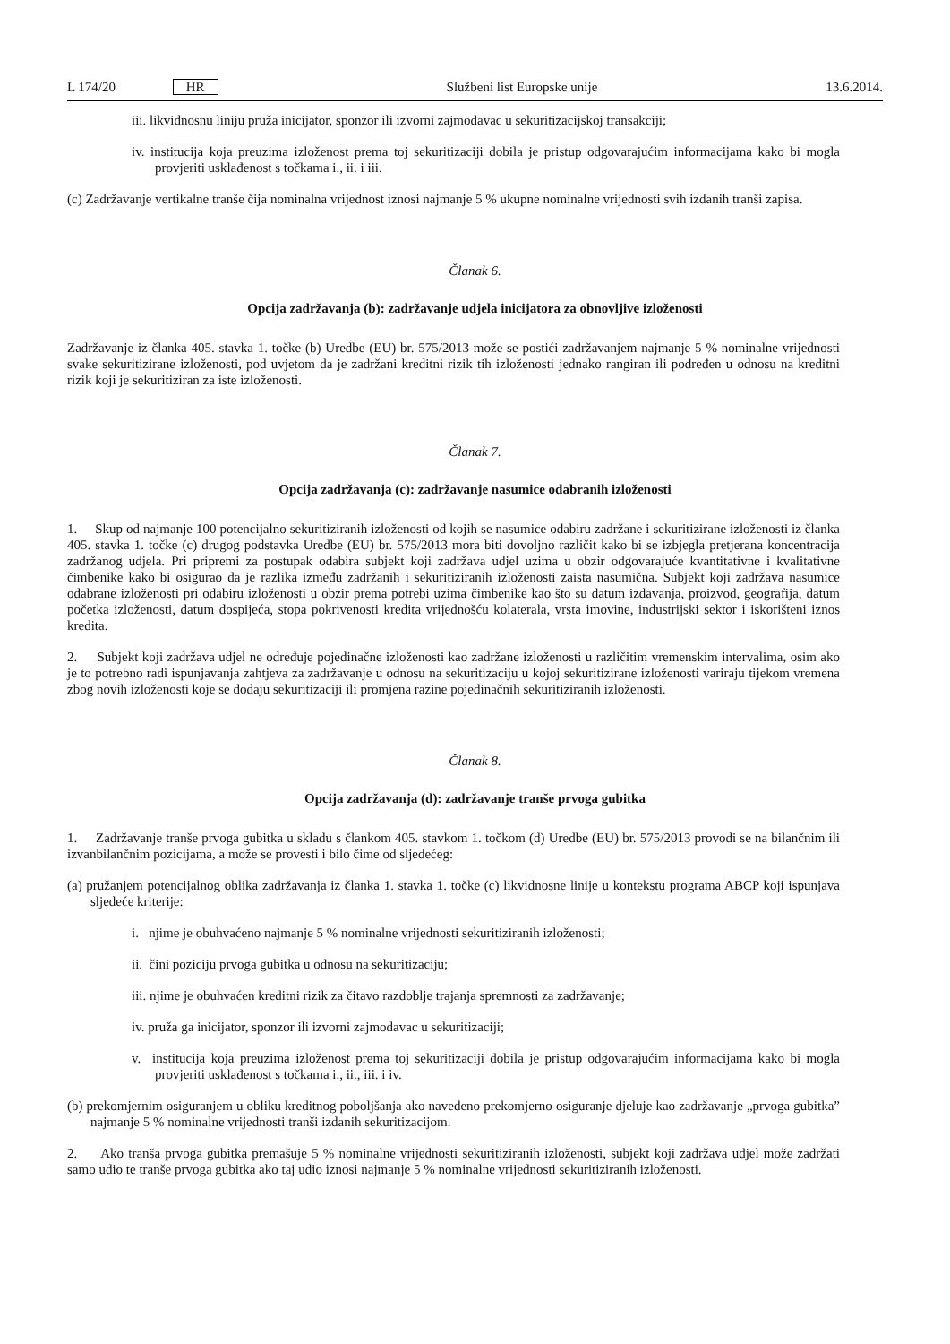L 174/20 HR Službeni list Europske unije 13.6.2014.
iii. likvidnosnu liniju pruža inicijator, sponzor ili izvorni zajmodavac u sekuritizacijskoj transakciji;
iv. institucija koja preuzima izloženost prema toj sekuritizaciji dobila je pristup odgovarajućim informacijama kako bi mogla provjeriti usklađenost s točkama i., ii. i iii.
(c) Zadržavanje vertikalne tranše čija nominalna vrijednost iznosi najmanje 5 % ukupne nominalne vrijednosti svih izdanih tranši zapisa.
Članak 6.
Opcija zadržavanja (b): zadržavanje udjela inicijatora za obnovljive izloženosti
Zadržavanje iz članka 405. stavka 1. točke (b) Uredbe (EU) br. 575/2013 može se postići zadržavanjem najmanje 5 % nominalne vrijednosti svake sekuritizirane izloženosti, pod uvjetom da je zadržani kreditni rizik tih izloženosti jednako rangiran ili podređen u odnosu na kreditni rizik koji je sekuritiziran za iste izloženosti.
Članak 7.
Opcija zadržavanja (c): zadržavanje nasumice odabranih izloženosti
1. Skup od najmanje 100 potencijalno sekuritiziranih izloženosti od kojih se nasumice odabiru zadržane i sekuritizirane izloženosti iz članka 405. stavka 1. točke (c) drugog podstavka Uredbe (EU) br. 575/2013 mora biti dovoljno različit kako bi se izbjegla pretjerana koncentracija zadržanog udjela. Pri pripremi za postupak odabira subjekt koji zadržava udjel uzima u obzir odgovarajuće kvantitativne i kvalitativne čimbenike kako bi osigurao da je razlika između zadržanih i sekuritiziranih izloženosti zaista nasumična. Subjekt koji zadržava nasumice odabrane izloženosti pri odabiru izloženosti u obzir prema potrebi uzima čimbenike kao što su datum izdavanja, proizvod, geografija, datum početka izloženosti, datum dospijeća, stopa pokrivenosti kredita vrijednošću kolaterala, vrsta imovine, industrijski sektor i iskorišteni iznos kredita.
2. Subjekt koji zadržava udjel ne određuje pojedinačne izloženosti kao zadržane izloženosti u različitim vremenskim intervalima, osim ako je to potrebno radi ispunjavanja zahtjeva za zadržavanje u odnosu na sekuritizaciju u kojoj sekuritizirane izloženosti variraju tijekom vremena zbog novih izloženosti koje se dodaju sekuritizaciji ili promjena razine pojedinačnih sekuritiziranih izloženosti.
Članak 8.
Opcija zadržavanja (d): zadržavanje tranše prvoga gubitka
1. Zadržavanje tranše prvoga gubitka u skladu s člankom 405. stavkom 1. točkom (d) Uredbe (EU) br. 575/2013 provodi se na bilančnim ili izvanbilančnim pozicijama, a može se provesti i bilo čime od sljedećeg:
(a) pružanjem potencijalnog oblika zadržavanja iz članka 1. stavka 1. točke (c) likvidnosne linije u kontekstu programa ABCP koji ispunjava sljedeće kriterije:
i. njime je obuhvaćeno najmanje 5 % nominalne vrijednosti sekuritiziranih izloženosti;
ii. čini poziciju prvoga gubitka u odnosu na sekuritizaciju;
iii. njime je obuhvaćen kreditni rizik za čitavo razdoblje trajanja spremnosti za zadržavanje;
iv. pruža ga inicijator, sponzor ili izvorni zajmodavac u sekuritizaciji;
v. institucija koja preuzima izloženost prema toj sekuritizaciji dobila je pristup odgovarajućim informacijama kako bi mogla provjeriti usklađenost s točkama i., ii., iii. i iv.
(b) prekomjernim osiguranjem u obliku kreditnog poboljšanja ako navedeno prekomjerno osiguranje djeluje kao zadržavanje „prvoga gubitka” najmanje 5 % nominalne vrijednosti tranši izdanih sekuritizacijom.
2. Ako tranša prvoga gubitka premašuje 5 % nominalne vrijednosti sekuritiziranih izloženosti, subjekt koji zadržava udjel može zadržati samo udio te tranše prvoga gubitka ako taj udio iznosi najmanje 5 % nominalne vrijednosti sekuritiziranih izloženosti.